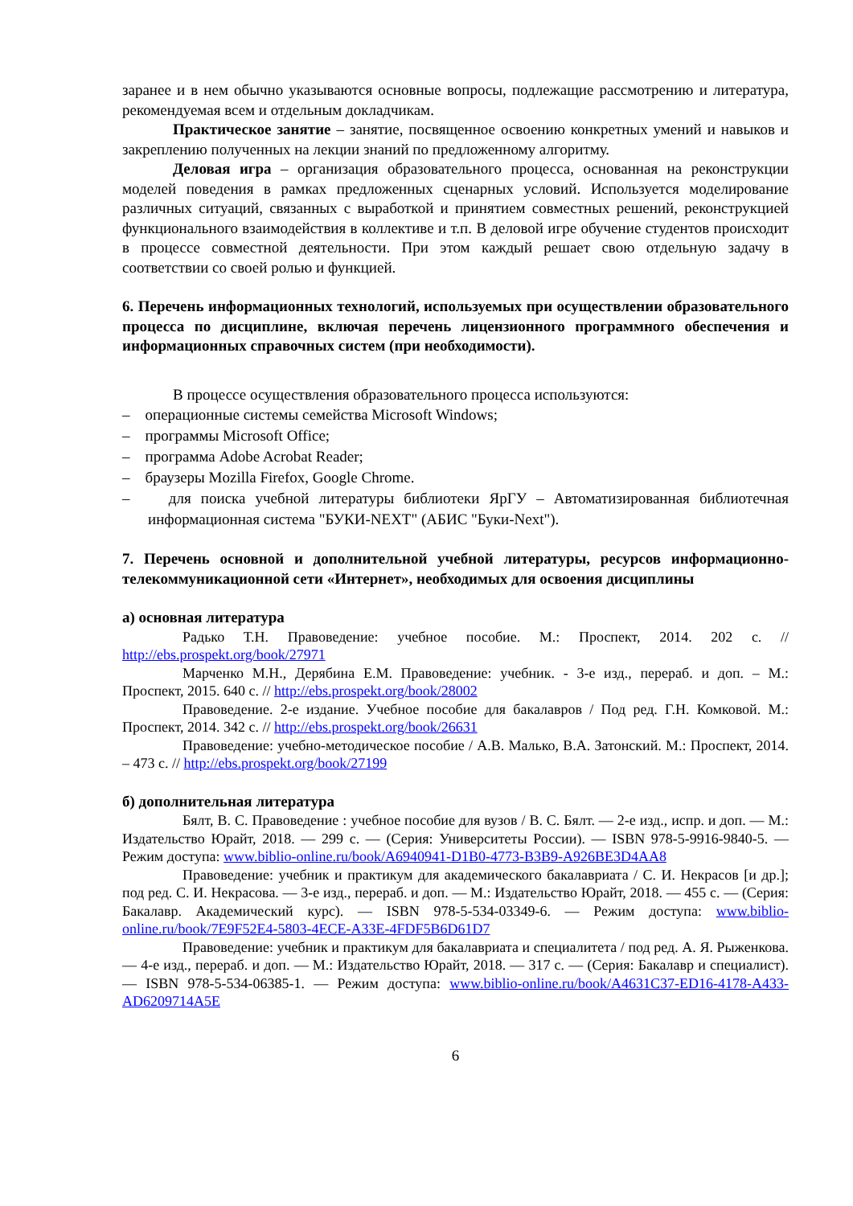заранее и в нем обычно указываются основные вопросы, подлежащие рассмотрению и литература, рекомендуемая всем и отдельным докладчикам.
Практическое занятие – занятие, посвященное освоению конкретных умений и навыков и закреплению полученных на лекции знаний по предложенному алгоритму.
Деловая игра – организация образовательного процесса, основанная на реконструкции моделей поведения в рамках предложенных сценарных условий. Используется моделирование различных ситуаций, связанных с выработкой и принятием совместных решений, реконструкцией функционального взаимодействия в коллективе и т.п. В деловой игре обучение студентов происходит в процессе совместной деятельности. При этом каждый решает свою отдельную задачу в соответствии со своей ролью и функцией.
6. Перечень информационных технологий, используемых при осуществлении образовательного процесса по дисциплине, включая перечень лицензионного программного обеспечения и информационных справочных систем (при необходимости).
В процессе осуществления образовательного процесса используются:
– операционные системы семейства Microsoft Windows;
– программы Microsoft Office;
– программа Adobe Acrobat Reader;
– браузеры Mozilla Firefox, Google Chrome.
– для поиска учебной литературы библиотеки ЯрГУ – Автоматизированная библиотечная информационная система "БУКИ-NEXT" (АБИС "Буки-Next").
7. Перечень основной и дополнительной учебной литературы, ресурсов информационно-телекоммуникационной сети «Интернет», необходимых для освоения дисциплины
а) основная литература
Радько Т.Н. Правоведение: учебное пособие. М.: Проспект, 2014. 202 с. // http://ebs.prospekt.org/book/27971
Марченко М.Н., Дерябина Е.М. Правоведение: учебник. - 3-е изд., перераб. и доп. – М.: Проспект, 2015. 640 с. // http://ebs.prospekt.org/book/28002
Правоведение. 2-е издание. Учебное пособие для бакалавров / Под ред. Г.Н. Комковой. М.: Проспект, 2014. 342 с. // http://ebs.prospekt.org/book/26631
Правоведение: учебно-методическое пособие / А.В. Малько, В.А. Затонский. М.: Проспект, 2014. – 473 с. // http://ebs.prospekt.org/book/27199
б) дополнительная литература
Бялт, В. С. Правоведение : учебное пособие для вузов / В. С. Бялт. — 2-е изд., испр. и доп. — М.: Издательство Юрайт, 2018. — 299 с. — (Серия: Университеты России). — ISBN 978-5-9916-9840-5. — Режим доступа: www.biblio-online.ru/book/A6940941-D1B0-4773-B3B9-A926BE3D4AA8
Правоведение: учебник и практикум для академического бакалавриата / С. И. Некрасов [и др.]; под ред. С. И. Некрасова. — 3-е изд., перераб. и доп. — М.: Издательство Юрайт, 2018. — 455 с. — (Серия: Бакалавр. Академический курс). — ISBN 978-5-534-03349-6. — Режим доступа: www.biblio-online.ru/book/7E9F52E4-5803-4ECE-A33E-4FDF5B6D61D7
Правоведение: учебник и практикум для бакалавриата и специалитета / под ред. А. Я. Рыженкова. — 4-е изд., перераб. и доп. — М.: Издательство Юрайт, 2018. — 317 с. — (Серия: Бакалавр и специалист). — ISBN 978-5-534-06385-1. — Режим доступа: www.biblio-online.ru/book/A4631C37-ED16-4178-A433-AD6209714A5E
6